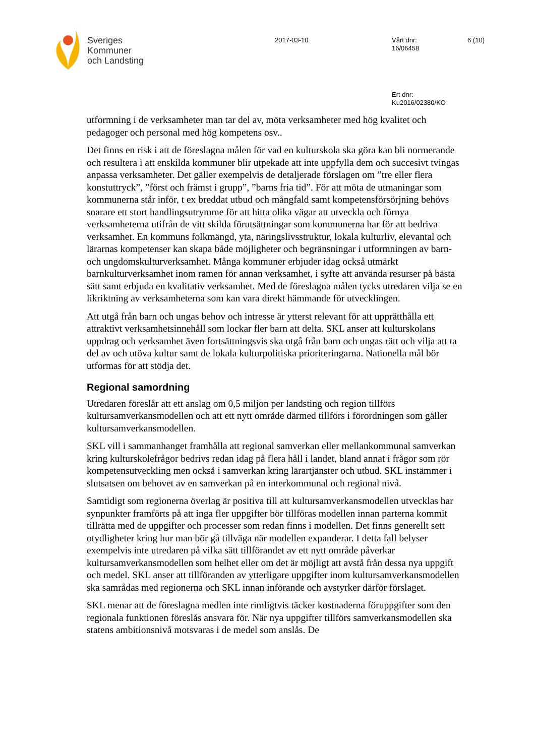Sveriges
Kommuner
och Landsting
2017-03-10
Vårt dnr:
16/06458
6 (10)
Ert dnr:
Ku2016/02380/KO
utformning i de verksamheter man tar del av, möta verksamheter med hög kvalitet och pedagoger och personal med hög kompetens osv..
Det finns en risk i att de föreslagna målen för vad en kulturskola ska göra kan bli normerande och resultera i att enskilda kommuner blir utpekade att inte uppfylla dem och succesivt tvingas anpassa verksamheter. Det gäller exempelvis de detaljerade förslagen om ”tre eller flera konstuttryck”, ”först och främst i grupp”, ”barns fria tid”. För att möta de utmaningar som kommunerna står inför, t ex breddat utbud och mångfald samt kompetensförsörjning behövs snarare ett stort handlingsutrymme för att hitta olika vägar att utveckla och förnya verksamheterna utifrån de vitt skilda förutsättningar som kommunerna har för att bedriva verksamhet. En kommuns folkmängd, yta, näringslivsstruktur, lokala kulturliv, elevantal och lärarnas kompetenser kan skapa både möjligheter och begränsningar i utformningen av barn- och ungdomskulturverksamhet. Många kommuner erbjuder idag också utmärkt barnkulturverksamhet inom ramen för annan verksamhet, i syfte att använda resurser på bästa sätt samt erbjuda en kvalitativ verksamhet. Med de föreslagna målen tycks utredaren vilja se en likriktning av verksamheterna som kan vara direkt hämmande för utvecklingen.
Att utgå från barn och ungas behov och intresse är ytterst relevant för att upprätthålla ett attraktivt verksamhetsinnehåll som lockar fler barn att delta. SKL anser att kulturskolans uppdrag och verksamhet även fortsättningsvis ska utgå från barn och ungas rätt och vilja att ta del av och utöva kultur samt de lokala kulturpolitiska prioriteringarna. Nationella mål bör utformas för att stödja det.
Regional samordning
Utredaren föreslår att ett anslag om 0,5 miljon per landsting och region tillförs kultursamverkansmodellen och att ett nytt område därmed tillförs i förordningen som gäller kultursamverkansmodellen.
SKL vill i sammanhanget framhålla att regional samverkan eller mellankommunal samverkan kring kulturskolefrågor bedrivs redan idag på flera håll i landet, bland annat i frågor som rör kompetensutveckling men också i samverkan kring lärartjänster och utbud. SKL instämmer i slutsatsen om behovet av en samverkan på en interkommunal och regional nivå.
Samtidigt som regionerna överlag är positiva till att kultursamverkansmodellen utvecklas har synpunkter framförts på att inga fler uppgifter bör tillföras modellen innan parterna kommit tillrätta med de uppgifter och processer som redan finns i modellen. Det finns generellt sett otydligheter kring hur man bör gå tillväga när modellen expanderar. I detta fall belyser exempelvis inte utredaren på vilka sätt tillförandet av ett nytt område påverkar kultursamverkansmodellen som helhet eller om det är möjligt att avstå från dessa nya uppgift och medel. SKL anser att tillföranden av ytterligare uppgifter inom kultursamverkansmodellen ska samrådas med regionerna och SKL innan införande och avstyrker därför förslaget.
SKL menar att de föreslagna medlen inte rimligtvis täcker kostnaderna föruppgifter som den regionala funktionen föreslås ansvara för. När nya uppgifter tillförs samverkansmodellen ska statens ambitionsnivå motsvaras i de medel som anslås. De